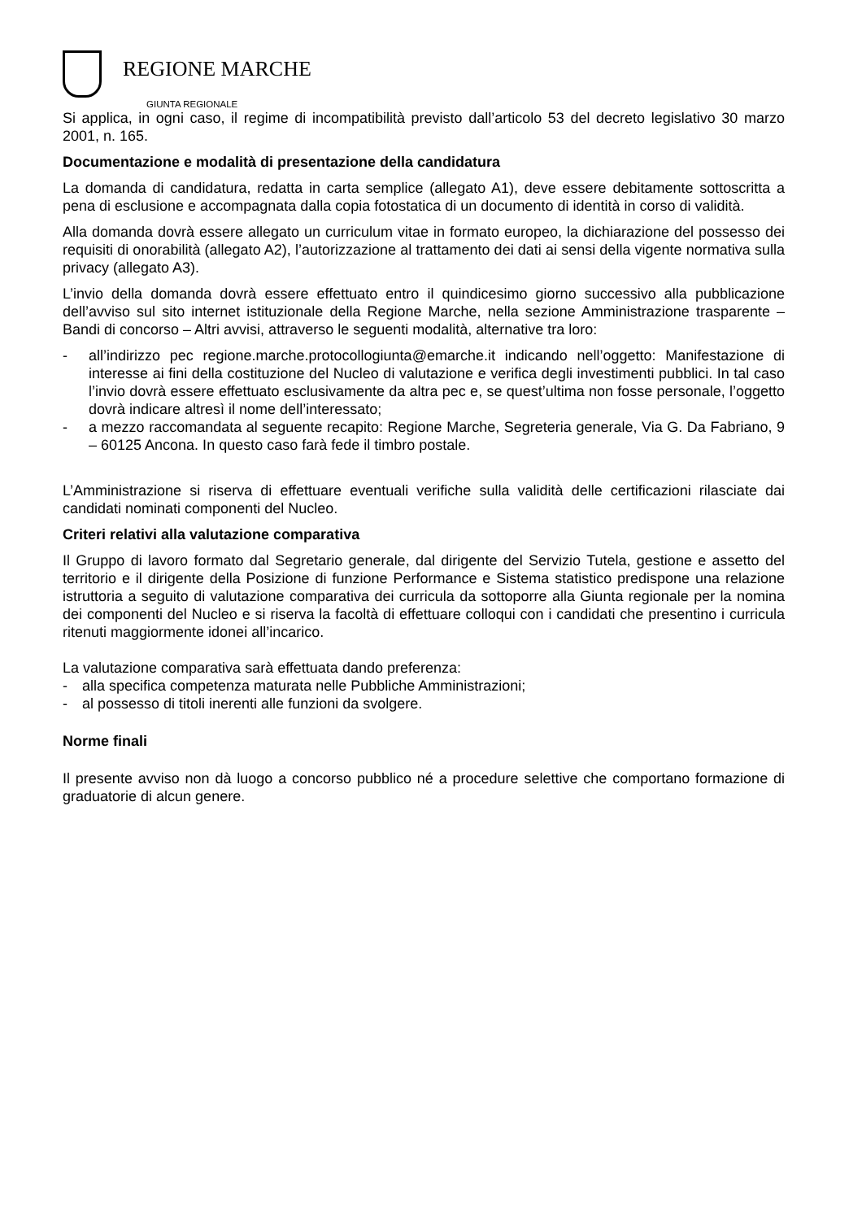REGIONE MARCHE
GIUNTA REGIONALE
Si applica, in ogni caso, il regime di incompatibilità previsto dall’articolo 53 del decreto legislativo 30 marzo 2001, n. 165.
Documentazione e modalità di presentazione della candidatura
La domanda di candidatura, redatta in carta semplice (allegato A1), deve essere debitamente sottoscritta a pena di esclusione e accompagnata dalla copia fotostatica di un documento di identità in corso di validità.
Alla domanda dovrà essere allegato un curriculum vitae in formato europeo, la dichiarazione del possesso dei requisiti di onorabilità (allegato A2), l’autorizzazione al trattamento dei dati ai sensi della vigente normativa sulla privacy (allegato A3).
L’invio della domanda dovrà essere effettuato entro il quindicesimo giorno successivo alla pubblicazione dell’avviso sul sito internet istituzionale della Regione Marche, nella sezione Amministrazione trasparente – Bandi di concorso – Altri avvisi, attraverso le seguenti modalità, alternative tra loro:
- all’indirizzo pec regione.marche.protocollogiunta@emarche.it indicando nell’oggetto: Manifestazione di interesse ai fini della costituzione del Nucleo di valutazione e verifica degli investimenti pubblici. In tal caso l’invio dovrà essere effettuato esclusivamente da altra pec e, se quest’ultima non fosse personale, l’oggetto dovrà indicare altresì il nome dell’interessato;
- a mezzo raccomandata al seguente recapito: Regione Marche, Segreteria generale, Via G. Da Fabriano, 9 – 60125 Ancona. In questo caso farà fede il timbro postale.
L’Amministrazione si riserva di effettuare eventuali verifiche sulla validità delle certificazioni rilasciate dai candidati nominati componenti del Nucleo.
Criteri relativi alla valutazione comparativa
Il Gruppo di lavoro formato dal Segretario generale, dal dirigente del Servizio Tutela, gestione e assetto del territorio e il dirigente della Posizione di funzione Performance e Sistema statistico predispone una relazione istruttoria a seguito di valutazione comparativa dei curricula da sottoporre alla Giunta regionale per la nomina dei componenti del Nucleo e si riserva la facoltà di effettuare colloqui con i candidati che presentino i curricula ritenuti maggiormente idonei all’incarico.
La valutazione comparativa sarà effettuata dando preferenza:
- alla specifica competenza maturata nelle Pubbliche Amministrazioni;
- al possesso di titoli inerenti alle funzioni da svolgere.
Norme finali
Il presente avviso non dà luogo a concorso pubblico né a procedure selettive che comportano formazione di graduatorie di alcun genere.